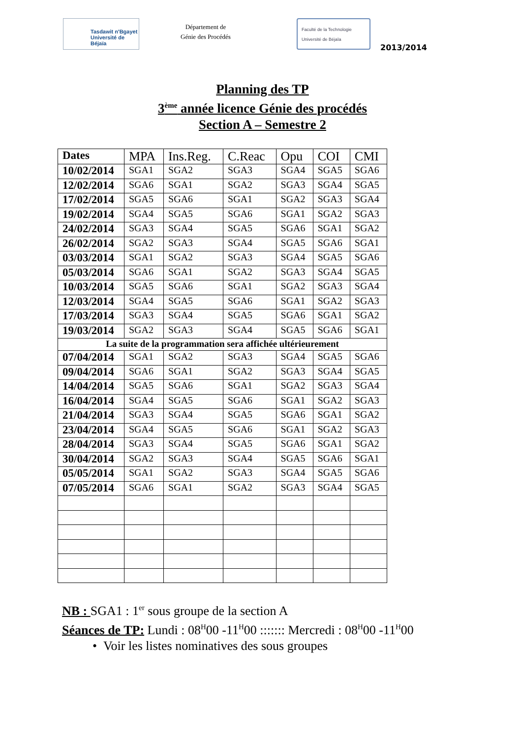Tasdawit n'Bgayet
Université de Béjaïa
Département de
Génie des Procédés
Faculté de la Technologie
Université de Béjaïa
2013/2014
Planning des TP
3<sup>ème</sup> année licence Génie des procédés
Section A – Semestre 2
| Dates | MPA | Ins.Reg. | C.Reac | Opu | COI | CMI |
| --- | --- | --- | --- | --- | --- | --- |
| 10/02/2014 | SGA1 | SGA2 | SGA3 | SGA4 | SGA5 | SGA6 |
| 12/02/2014 | SGA6 | SGA1 | SGA2 | SGA3 | SGA4 | SGA5 |
| 17/02/2014 | SGA5 | SGA6 | SGA1 | SGA2 | SGA3 | SGA4 |
| 19/02/2014 | SGA4 | SGA5 | SGA6 | SGA1 | SGA2 | SGA3 |
| 24/02/2014 | SGA3 | SGA4 | SGA5 | SGA6 | SGA1 | SGA2 |
| 26/02/2014 | SGA2 | SGA3 | SGA4 | SGA5 | SGA6 | SGA1 |
| 03/03/2014 | SGA1 | SGA2 | SGA3 | SGA4 | SGA5 | SGA6 |
| 05/03/2014 | SGA6 | SGA1 | SGA2 | SGA3 | SGA4 | SGA5 |
| 10/03/2014 | SGA5 | SGA6 | SGA1 | SGA2 | SGA3 | SGA4 |
| 12/03/2014 | SGA4 | SGA5 | SGA6 | SGA1 | SGA2 | SGA3 |
| 17/03/2014 | SGA3 | SGA4 | SGA5 | SGA6 | SGA1 | SGA2 |
| 19/03/2014 | SGA2 | SGA3 | SGA4 | SGA5 | SGA6 | SGA1 |
| La suite de la programmation sera affichée ultérieurement | | | | | | |
| 07/04/2014 | SGA1 | SGA2 | SGA3 | SGA4 | SGA5 | SGA6 |
| 09/04/2014 | SGA6 | SGA1 | SGA2 | SGA3 | SGA4 | SGA5 |
| 14/04/2014 | SGA5 | SGA6 | SGA1 | SGA2 | SGA3 | SGA4 |
| 16/04/2014 | SGA4 | SGA5 | SGA6 | SGA1 | SGA2 | SGA3 |
| 21/04/2014 | SGA3 | SGA4 | SGA5 | SGA6 | SGA1 | SGA2 |
| 23/04/2014 | SGA4 | SGA5 | SGA6 | SGA1 | SGA2 | SGA3 |
| 28/04/2014 | SGA3 | SGA4 | SGA5 | SGA6 | SGA1 | SGA2 |
| 30/04/2014 | SGA2 | SGA3 | SGA4 | SGA5 | SGA6 | SGA1 |
| 05/05/2014 | SGA1 | SGA2 | SGA3 | SGA4 | SGA5 | SGA6 |
| 07/05/2014 | SGA6 | SGA1 | SGA2 | SGA3 | SGA4 | SGA5 |
NB : SGA1 : 1<sup>er</sup> sous groupe de la section A
Séances de TP: Lundi : 08<sup>H</sup>00 -11<sup>H</sup>00 ::::::: Mercredi : 08<sup>H</sup>00 -11<sup>H</sup>00
• Voir les listes nominatives des sous groupes